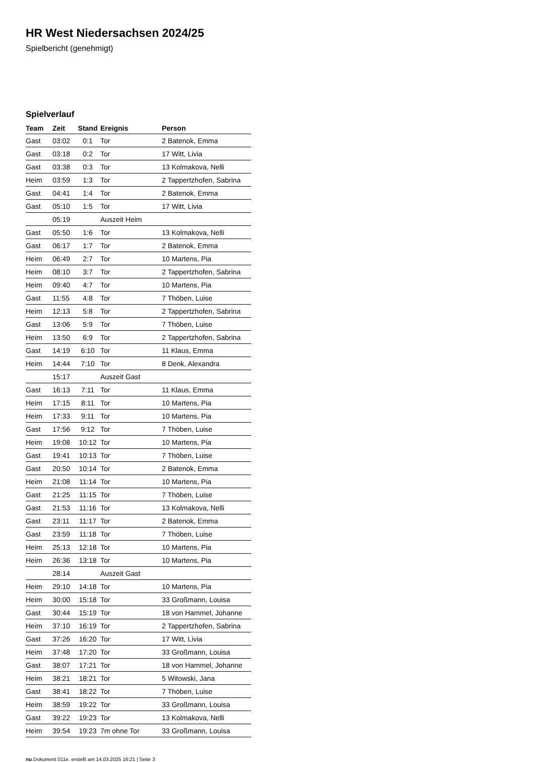HR West Niedersachsen 2024/25
Spielbericht (genehmigt)
Spielverlauf
| Team | Zeit | Stand | Ereignis | Person |
| --- | --- | --- | --- | --- |
| Gast | 03:02 | 0:1 | Tor | 2 Batenok, Emma |
| Gast | 03:18 | 0:2 | Tor | 17 Witt, Livia |
| Gast | 03:38 | 0:3 | Tor | 13 Kolmakova, Nelli |
| Heim | 03:59 | 1:3 | Tor | 2 Tappertzhofen, Sabrina |
| Gast | 04:41 | 1:4 | Tor | 2 Batenok, Emma |
| Gast | 05:10 | 1:5 | Tor | 17 Witt, Livia |
| | 05:19 | | Auszeit Heim | |
| Gast | 05:50 | 1:6 | Tor | 13 Kolmakova, Nelli |
| Gast | 06:17 | 1:7 | Tor | 2 Batenok, Emma |
| Heim | 06:49 | 2:7 | Tor | 10 Martens, Pia |
| Heim | 08:10 | 3:7 | Tor | 2 Tappertzhofen, Sabrina |
| Heim | 09:40 | 4:7 | Tor | 10 Martens, Pia |
| Gast | 11:55 | 4:8 | Tor | 7 Thöben, Luise |
| Heim | 12:13 | 5:8 | Tor | 2 Tappertzhofen, Sabrina |
| Gast | 13:06 | 5:9 | Tor | 7 Thöben, Luise |
| Heim | 13:50 | 6:9 | Tor | 2 Tappertzhofen, Sabrina |
| Gast | 14:19 | 6:10 | Tor | 11 Klaus, Emma |
| Heim | 14:44 | 7:10 | Tor | 8 Denk, Alexandra |
| | 15:17 | | Auszeit Gast | |
| Gast | 16:13 | 7:11 | Tor | 11 Klaus, Emma |
| Heim | 17:15 | 8:11 | Tor | 10 Martens, Pia |
| Heim | 17:33 | 9:11 | Tor | 10 Martens, Pia |
| Gast | 17:56 | 9:12 | Tor | 7 Thöben, Luise |
| Heim | 19:08 | 10:12 | Tor | 10 Martens, Pia |
| Gast | 19:41 | 10:13 | Tor | 7 Thöben, Luise |
| Gast | 20:50 | 10:14 | Tor | 2 Batenok, Emma |
| Heim | 21:08 | 11:14 | Tor | 10 Martens, Pia |
| Gast | 21:25 | 11:15 | Tor | 7 Thöben, Luise |
| Gast | 21:53 | 11:16 | Tor | 13 Kolmakova, Nelli |
| Gast | 23:11 | 11:17 | Tor | 2 Batenok, Emma |
| Gast | 23:59 | 11:18 | Tor | 7 Thöben, Luise |
| Heim | 25:13 | 12:18 | Tor | 10 Martens, Pia |
| Heim | 26:36 | 13:18 | Tor | 10 Martens, Pia |
| | 28:14 | | Auszeit Gast | |
| Heim | 29:10 | 14:18 | Tor | 10 Martens, Pia |
| Heim | 30:00 | 15:18 | Tor | 33 Großmann, Louisa |
| Gast | 30:44 | 15:19 | Tor | 18 von Hammel, Johanne |
| Heim | 37:10 | 16:19 | Tor | 2 Tappertzhofen, Sabrina |
| Gast | 37:26 | 16:20 | Tor | 17 Witt, Livia |
| Heim | 37:48 | 17:20 | Tor | 33 Großmann, Louisa |
| Gast | 38:07 | 17:21 | Tor | 18 von Hammel, Johanne |
| Heim | 38:21 | 18:21 | Tor | 5 Witowski, Jana |
| Gast | 38:41 | 18:22 | Tor | 7 Thöben, Luise |
| Heim | 38:59 | 19:22 | Tor | 33 Großmann, Louisa |
| Gast | 39:22 | 19:23 | Tor | 13 Kolmakova, Nelli |
| Heim | 39:54 | 19:23 | 7m ohne Tor | 33 Großmann, Louisa |
nu.Dokument 011e, erstellt am 14.03.2025 16:21 | Seite 3